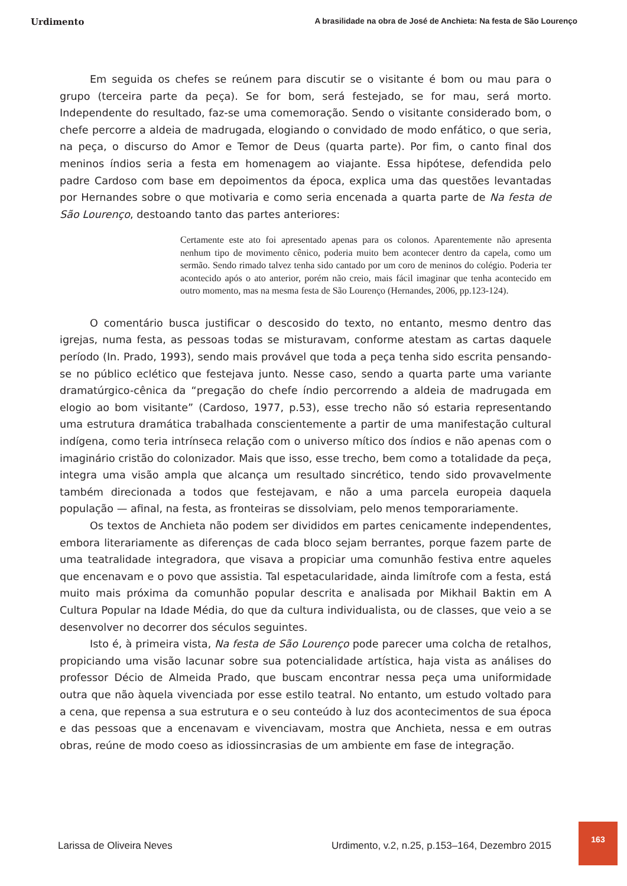Urdimento A brasilidade na obra de José de Anchieta: Na festa de São Lourenço
Em seguida os chefes se reúnem para discutir se o visitante é bom ou mau para o grupo (terceira parte da peça). Se for bom, será festejado, se for mau, será morto. Independente do resultado, faz-se uma comemoração. Sendo o visitante considerado bom, o chefe percorre a aldeia de madrugada, elogiando o convidado de modo enfático, o que seria, na peça, o discurso do Amor e Temor de Deus (quarta parte). Por fim, o canto final dos meninos índios seria a festa em homenagem ao viajante. Essa hipótese, defendida pelo padre Cardoso com base em depoimentos da época, explica uma das questões levantadas por Hernandes sobre o que motivaria e como seria encenada a quarta parte de Na festa de São Lourenço, destoando tanto das partes anteriores:
Certamente este ato foi apresentado apenas para os colonos. Aparentemente não apresenta nenhum tipo de movimento cênico, poderia muito bem acontecer dentro da capela, como um sermão. Sendo rimado talvez tenha sido cantado por um coro de meninos do colégio. Poderia ter acontecido após o ato anterior, porém não creio, mais fácil imaginar que tenha acontecido em outro momento, mas na mesma festa de São Lourenço (Hernandes, 2006, pp.123-124).
O comentário busca justificar o descosido do texto, no entanto, mesmo dentro das igrejas, numa festa, as pessoas todas se misturavam, conforme atestam as cartas daquele período (In. Prado, 1993), sendo mais provável que toda a peça tenha sido escrita pensando-se no público eclético que festejava junto. Nesse caso, sendo a quarta parte uma variante dramatúrgico-cênica da “pregação do chefe índio percorrendo a aldeia de madrugada em elogio ao bom visitante” (Cardoso, 1977, p.53), esse trecho não só estaria representando uma estrutura dramática trabalhada conscientemente a partir de uma manifestação cultural indígena, como teria intrínseca relação com o universo mítico dos índios e não apenas com o imaginário cristão do colonizador. Mais que isso, esse trecho, bem como a totalidade da peça, integra uma visão ampla que alcança um resultado sincrético, tendo sido provavelmente também direcionada a todos que festejavam, e não a uma parcela europeia daquela população — afinal, na festa, as fronteiras se dissolviam, pelo menos temporariamente.
Os textos de Anchieta não podem ser divididos em partes cenicamente independentes, embora literariamente as diferenças de cada bloco sejam berrantes, porque fazem parte de uma teatralidade integradora, que visava a propiciar uma comunhão festiva entre aqueles que encenavam e o povo que assistia. Tal espetacularidade, ainda limítrofe com a festa, está muito mais próxima da comunhão popular descrita e analisada por Mikhail Baktin em A Cultura Popular na Idade Média, do que da cultura individualista, ou de classes, que veio a se desenvolver no decorrer dos séculos seguintes.
Isto é, à primeira vista, Na festa de São Lourenço pode parecer uma colcha de retalhos, propiciando uma visão lacunar sobre sua potencialidade artística, haja vista as análises do professor Décio de Almeida Prado, que buscam encontrar nessa peça uma uniformidade outra que não àquela vivenciada por esse estilo teatral. No entanto, um estudo voltado para a cena, que repensa a sua estrutura e o seu conteúdo à luz dos acontecimentos de sua época e das pessoas que a encenavam e vivenciavam, mostra que Anchieta, nessa e em outras obras, reúne de modo coeso as idiossincrasias de um ambiente em fase de integração.
Larissa de Oliveira Neves Urdimento, v.2, n.25, p.153–164, Dezembro 2015
163